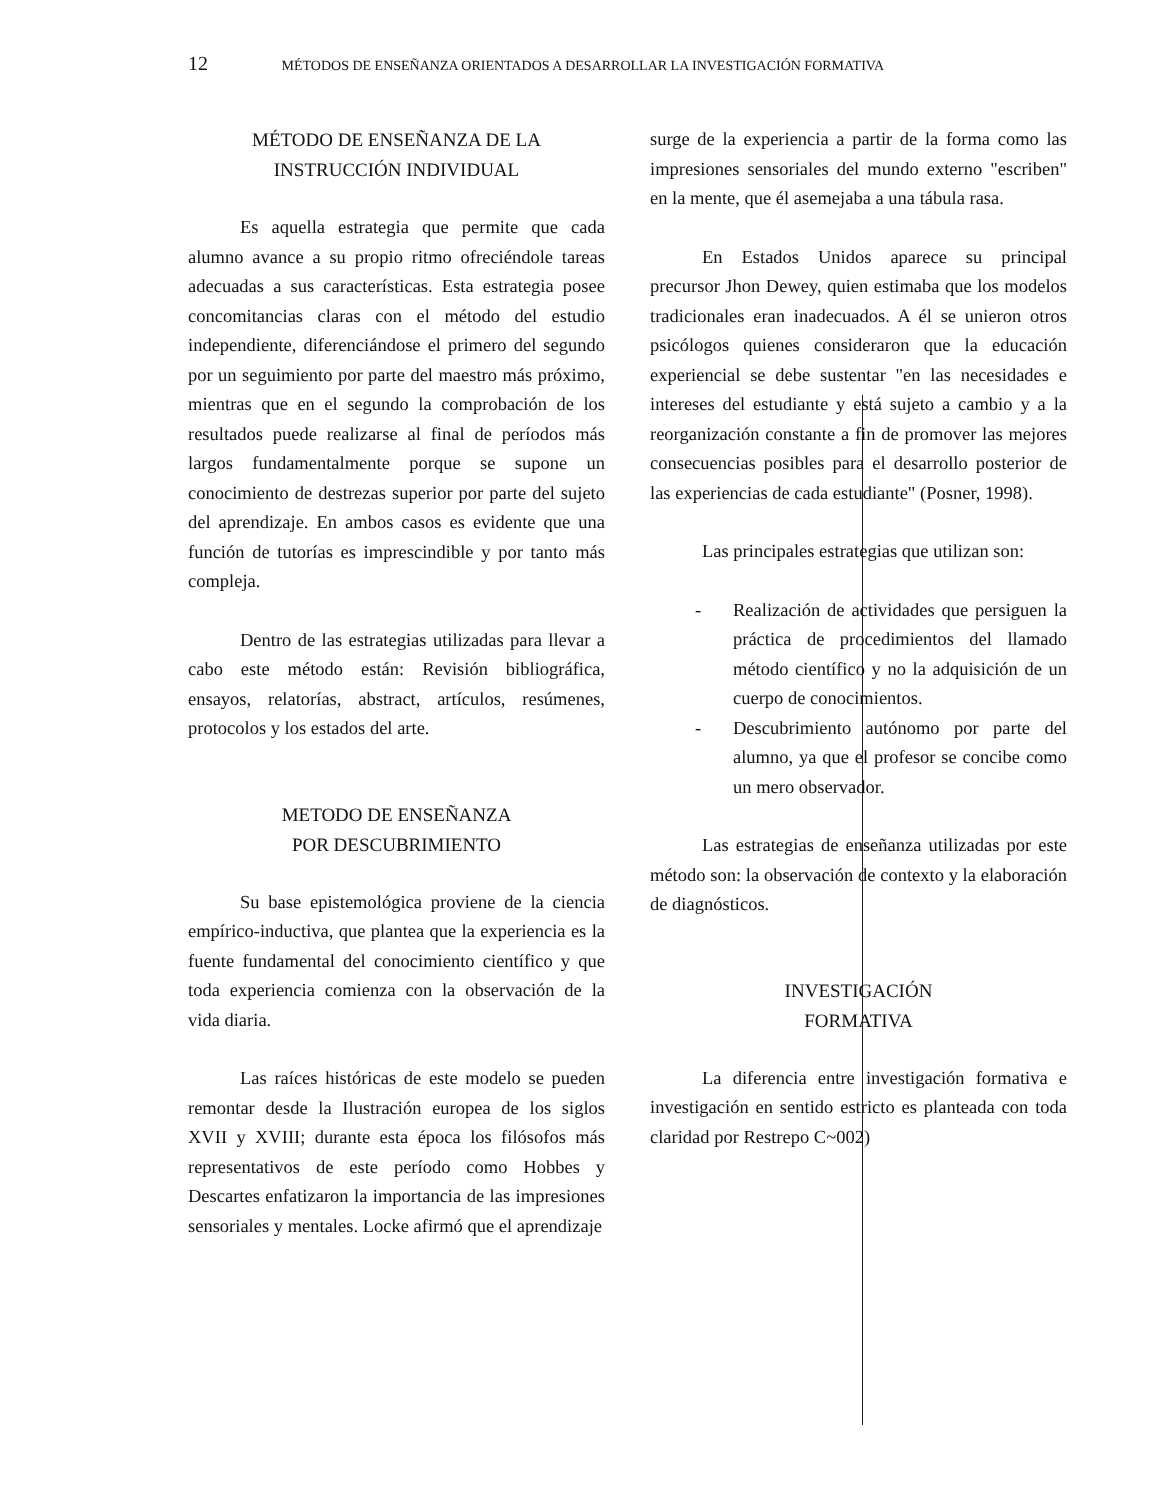12 MÉTODOS DE ENSEÑANZA ORIENTADOS A DESARROLLAR LA INVESTIGACIÓN FORMATIVA
MÉTODO DE ENSEÑANZA DE LA
INSTRUCCIÓN INDIVIDUAL
Es aquella estrategia que permite que cada alumno avance a su propio ritmo ofreciéndole tareas adecuadas a sus características. Esta estrategia posee concomitancias claras con el método del estudio independiente, diferenciándose el primero del segundo por un seguimiento por parte del maestro más próximo, mientras que en el segundo la comprobación de los resultados puede realizarse al final de períodos más largos fundamentalmente porque se supone un conocimiento de destrezas superior por parte del sujeto del aprendizaje. En ambos casos es evidente que una función de tutorías es imprescindible y por tanto más compleja.
Dentro de las estrategias utilizadas para llevar a cabo este método están: Revisión bibliográfica, ensayos, relatorías, abstract, artículos, resúmenes, protocolos y los estados del arte.
METODO DE ENSEÑANZA
POR DESCUBRIMIENTO
Su base epistemológica proviene de la ciencia empírico-inductiva, que plantea que la experiencia es la fuente fundamental del conocimiento científico y que toda experiencia comienza con la observación de la vida diaria.
Las raíces históricas de este modelo se pueden remontar desde la Ilustración europea de los siglos XVII y XVIII; durante esta época los filósofos más representativos de este período como Hobbes y Descartes enfatizaron la importancia de las impresiones sensoriales y mentales. Locke afirmó que el aprendizaje
surge de la experiencia a partir de la forma como las impresiones sensoriales del mundo externo "escriben" en la mente, que él asemejaba a una tábula rasa.
En Estados Unidos aparece su principal precursor Jhon Dewey, quien estimaba que los modelos tradicionales eran inadecuados. A él se unieron otros psicólogos quienes consideraron que la educación experiencial se debe sustentar "en las necesidades e intereses del estudiante y está sujeto a cambio y a la reorganización constante a fin de promover las mejores consecuencias posibles para el desarrollo posterior de las experiencias de cada estudiante" (Posner, 1998).
Las principales estrategias que utilizan son:
- Realización de actividades que persiguen la práctica de procedimientos del llamado método científico y no la adquisición de un cuerpo de conocimientos.
- Descubrimiento autónomo por parte del alumno, ya que el profesor se concibe como un mero observador.
Las estrategias de enseñanza utilizadas por este método son: la observación de contexto y la elaboración de diagnósticos.
INVESTIGACIÓN
FORMATIVA
La diferencia entre investigación formativa e investigación en sentido estricto es planteada con toda claridad por Restrepo C~002)